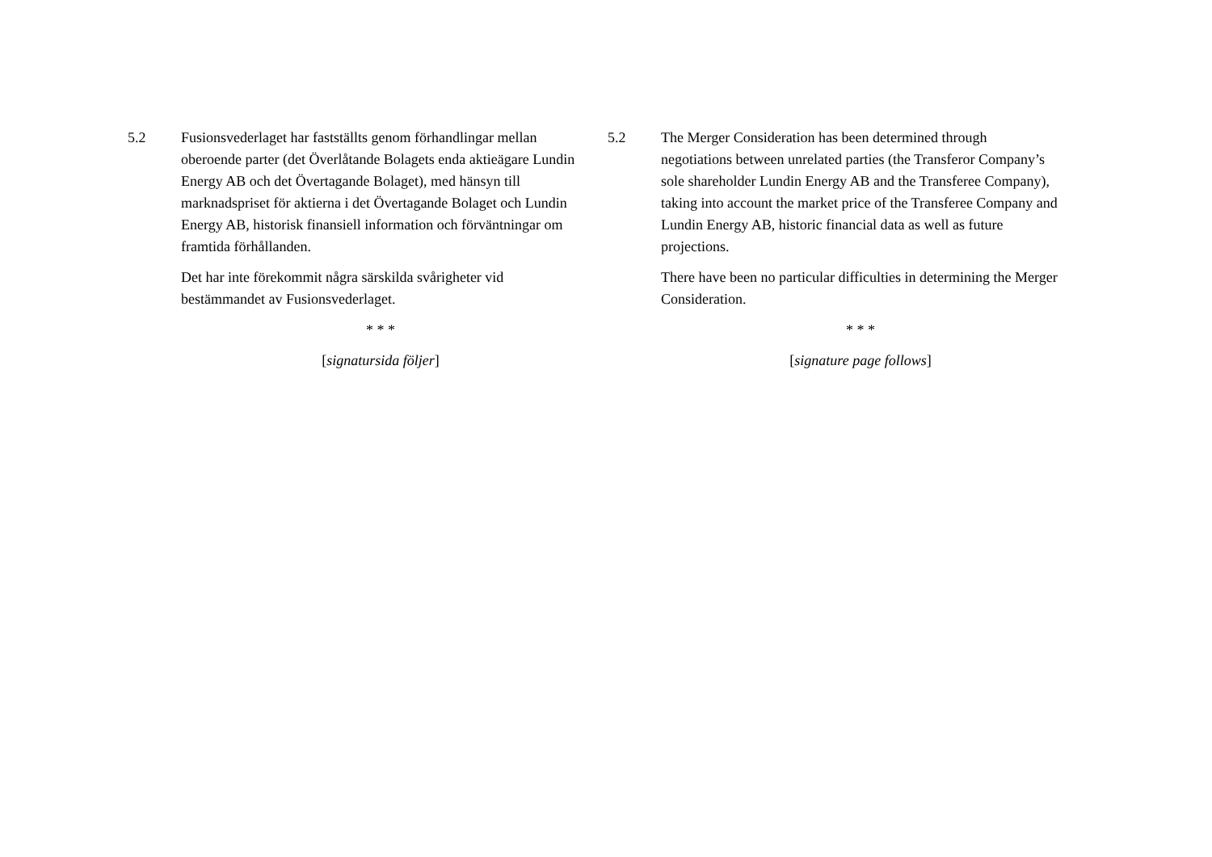5.2 Fusionsvederlaget har fastställts genom förhandlingar mellan oberoende parter (det Överlåtande Bolagets enda aktieägare Lundin Energy AB och det Övertagande Bolaget), med hänsyn till marknadspriset för aktierna i det Övertagande Bolaget och Lundin Energy AB, historisk finansiell information och förväntningar om framtida förhållanden.
Det har inte förekommit några särskilda svårigheter vid bestämmandet av Fusionsvederlaget.
* * *
[signatursida följer]
5.2 The Merger Consideration has been determined through negotiations between unrelated parties (the Transferor Company’s sole shareholder Lundin Energy AB and the Transferee Company), taking into account the market price of the Transferee Company and Lundin Energy AB, historic financial data as well as future projections.
There have been no particular difficulties in determining the Merger Consideration.
* * *
[signature page follows]